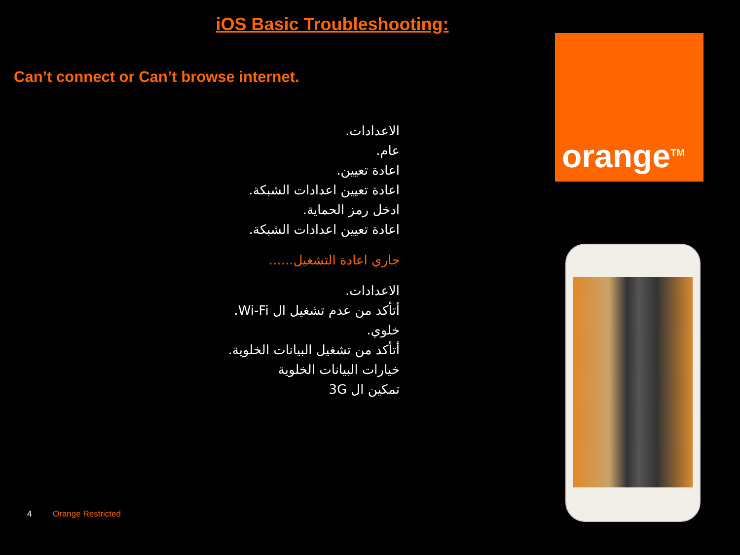iOS Basic Troubleshooting:
Can’t connect or Can’t browse internet.
الاعدادات.
عام.
اعادة تعيين.
اعادة تعيين اعدادات الشبكة.
ادخل رمز الحماية.
اعادة تعيين اعدادات الشبكة.
جاري اعادة التشغيل......
الاعدادات.
أتأكد من عدم تشغيل ال Wi-Fi.
خلوي.
أتأكد من تشغيل البيانات الخلوية.
خيارات البيانات الخلوية
تمكين ال 3G
orange<sup>TM</sup>
4 Orange Restricted